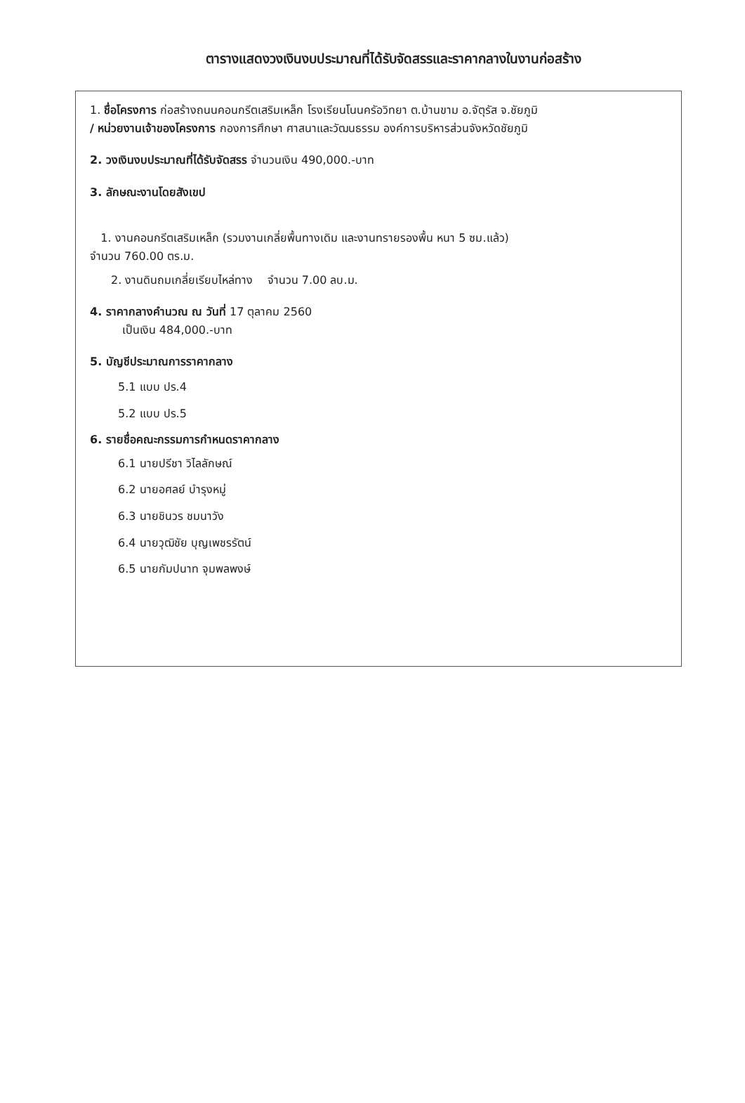ตารางแสดงวงเงินงบประมาณที่ได้รับจัดสรรและราคากลางในงานก่อสร้าง
1. ชื่อโครงการ ก่อสร้างถนนคอนกรีตเสริมเหล็ก โรงเรียนโนนครัอวิทยา ต.บ้านขาม อ.จัตุรัส จ.ชัยภูมิ
/ หน่วยงานเจ้าของโครงการ กองการศึกษา ศาสนาและวัฒนธรรม องค์การบริหารส่วนจังหวัดชัยภูมิ
2. วงเงินงบประมาณที่ได้รับจัดสรร จำนวนเงิน 490,000.-บาท
3. ลักษณะงานโดยสังเขป
1. งานคอนกรีตเสริมเหล็ก (รวมงานเกลี่ยพื้นทางเดิม และงานทรายรองพื้น หนา 5 ซม.แล้ว)
จำนวน 760.00 ตร.ม.
2. งานดินถมเกลี่ยเรียบไหล่ทาง จำนวน 7.00 ลบ.ม.
4. ราคากลางคำนวณ ณ วันที่ 17 ตุลาคม 2560
เป็นเงิน 484,000.-บาท
5. บัญชีประมาณการราคากลาง
5.1 แบบ ปร.4
5.2 แบบ ปร.5
6. รายชื่อคณะกรรมการกำหนดราคากลาง
6.1 นายปรีชา วิไลลักษณ์
6.2 นายอศลย์ บำรุงหมู่
6.3 นายชินวร ชมนาวัง
6.4 นายวุฒิชัย บุญเพชรรัตน์
6.5 นายกัมปนาท จุมพลพงษ์